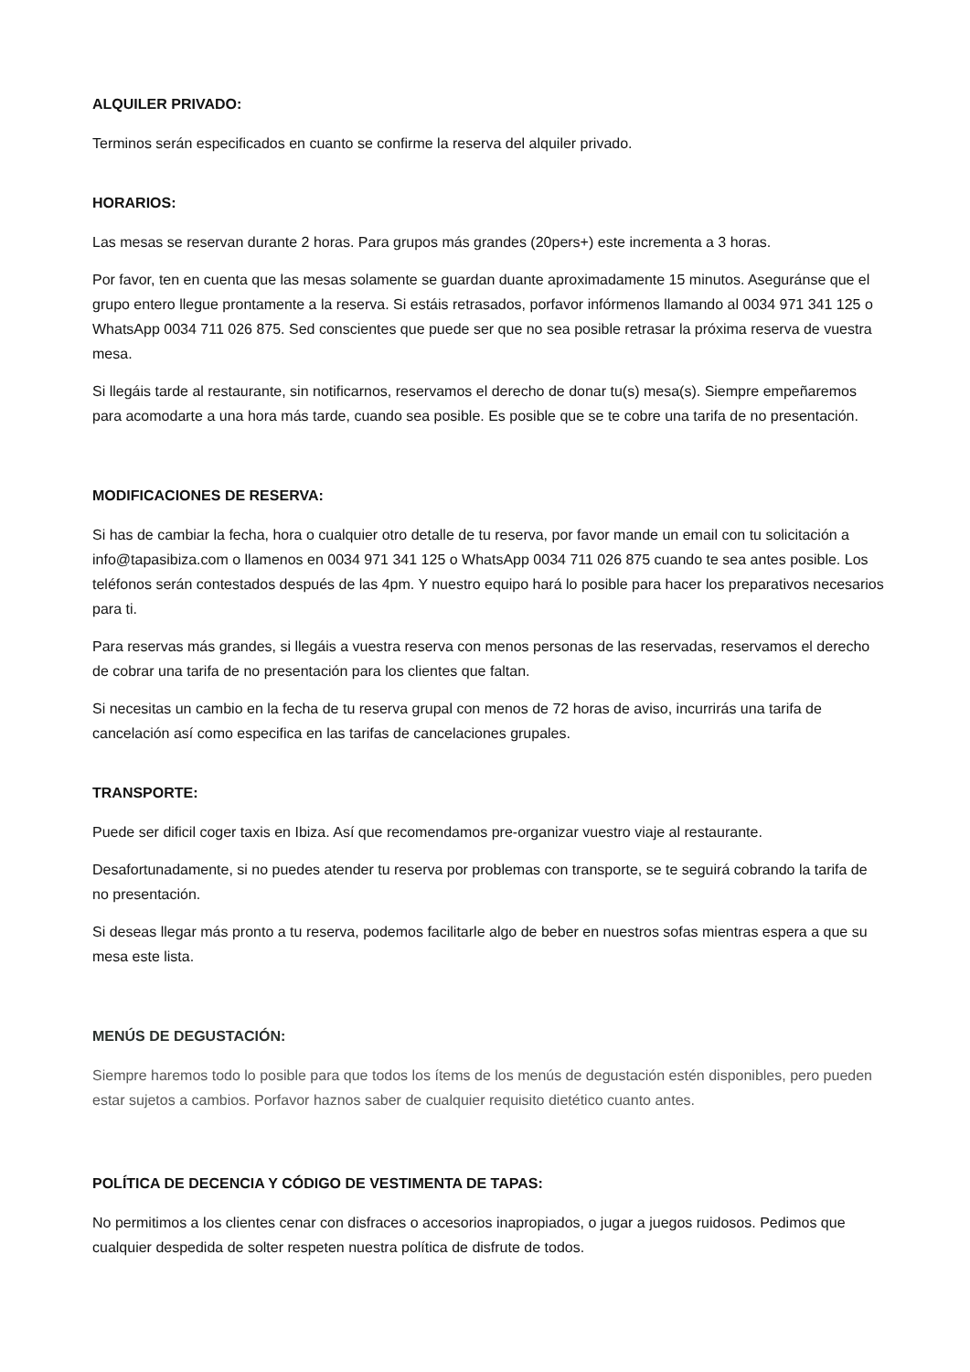ALQUILER PRIVADO:
Terminos serán especificados en cuanto se confirme la reserva del alquiler privado.
HORARIOS:
Las mesas se reservan durante 2 horas. Para grupos más grandes (20pers+) este incrementa a 3 horas.
Por favor, ten en cuenta que las mesas solamente se guardan duante aproximadamente 15 minutos. Aseguránse que el grupo entero llegue prontamente a la reserva. Si estáis retrasados, porfavor infórmenos llamando al 0034 971 341 125 o WhatsApp 0034 711 026 875. Sed conscientes que puede ser que no sea posible retrasar la próxima reserva de vuestra mesa.
Si llegáis tarde al restaurante, sin notificarnos, reservamos el derecho de donar tu(s) mesa(s). Siempre empeñaremos para acomodarte a una hora más tarde, cuando sea posible. Es posible que se te cobre una tarifa de no presentación.
MODIFICACIONES DE RESERVA:
Si has de cambiar la fecha, hora o cualquier otro detalle de tu reserva, por favor mande un email con tu solicitación a info@tapasibiza.com o llamenos en 0034 971 341 125 o WhatsApp 0034 711 026 875 cuando te sea antes posible. Los teléfonos serán contestados después de las 4pm. Y nuestro equipo hará lo posible para hacer los preparativos necesarios para ti.
Para reservas más grandes, si llegáis a vuestra reserva con menos personas de las reservadas, reservamos el derecho de cobrar una tarifa de no presentación para los clientes que faltan.
Si necesitas un cambio en la fecha de tu reserva grupal con menos de 72 horas de aviso, incurrirás una tarifa de cancelación así como especifica en las tarifas de cancelaciones grupales.
TRANSPORTE:
Puede ser dificil coger taxis en Ibiza. Así que recomendamos pre-organizar vuestro viaje al restaurante.
Desafortunadamente, si no puedes atender tu reserva por problemas con transporte, se te seguirá cobrando la tarifa de no presentación.
Si deseas llegar más pronto a tu reserva, podemos facilitarle algo de beber en nuestros sofas mientras espera a que su mesa este lista.
MENÚS DE DEGUSTACIÓN:
Siempre haremos todo lo posible para que todos los ítems de los menús de degustación estén disponibles, pero pueden estar sujetos a cambios. Porfavor haznos saber de cualquier requisito dietético cuanto antes.
POLÍTICA DE DECENCIA Y CÓDIGO DE VESTIMENTA DE TAPAS:
No permitimos a los clientes cenar con disfraces o accesorios inapropiados, o jugar a juegos ruidosos. Pedimos que cualquier despedida de solter respeten nuestra política de disfrute de todos.